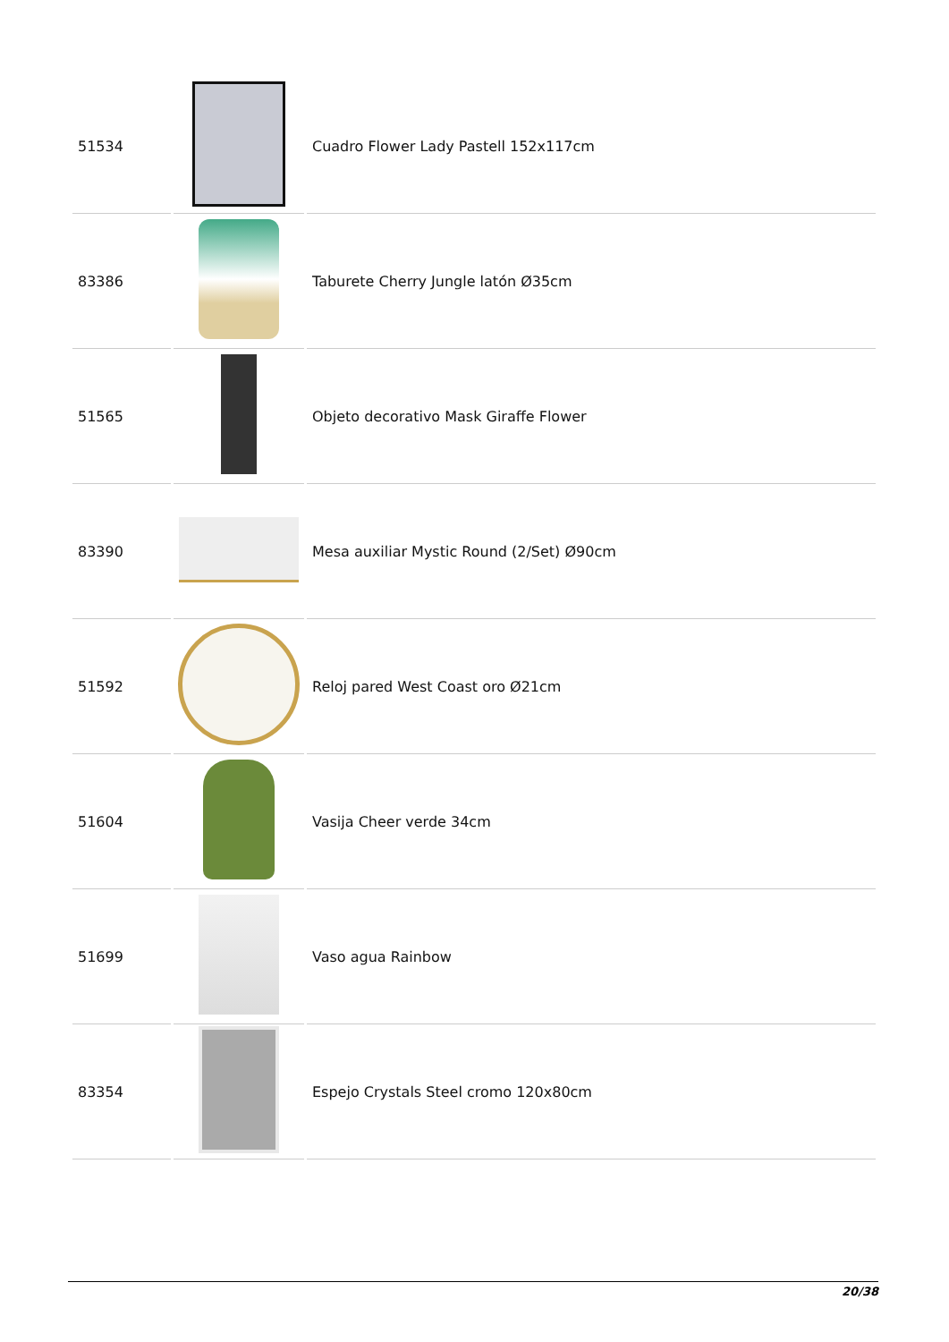| 51534 | | Cuadro Flower Lady Pastell 152x117cm |
| 83386 | | Taburete Cherry Jungle latón Ø35cm |
| 51565 | | Objeto decorativo Mask Giraffe Flower |
| 83390 | | Mesa auxiliar Mystic Round (2/Set) Ø90cm |
| 51592 | | Reloj pared West Coast oro Ø21cm |
| 51604 | | Vasija Cheer verde 34cm |
| 51699 | | Vaso agua Rainbow |
| 83354 | | Espejo Crystals Steel cromo 120x80cm |
20/38